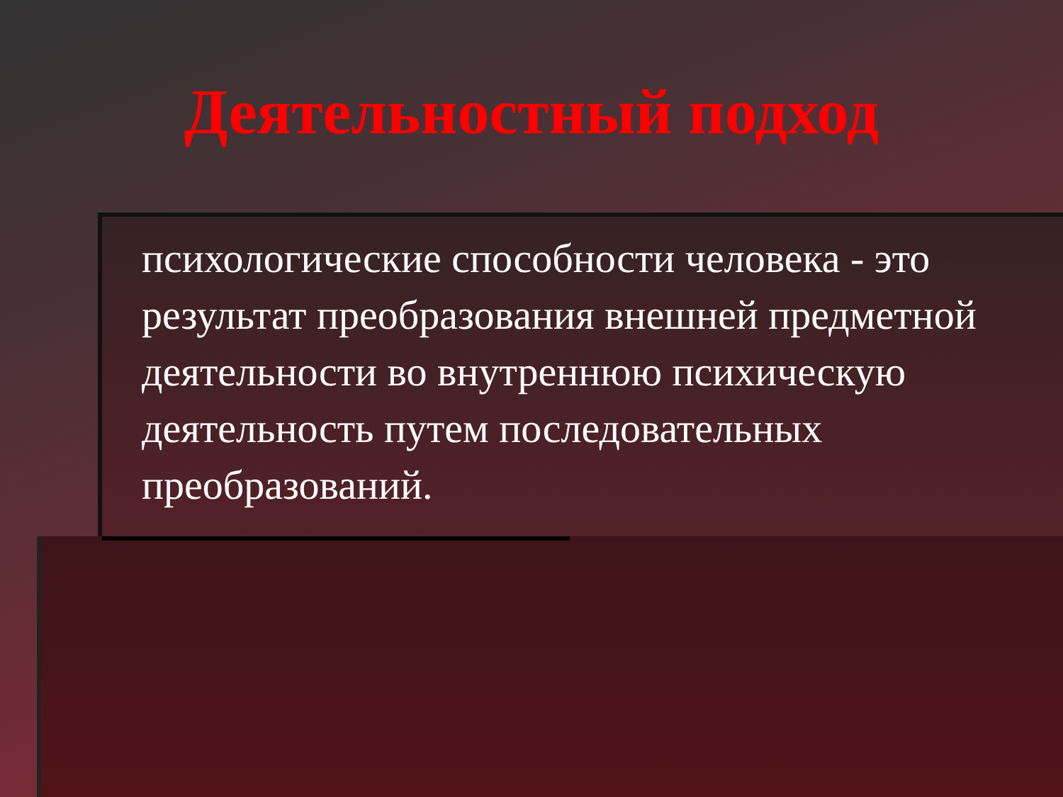Деятельностный подход
психологические способности человека - это результат преобразования внешней предметной деятельности во внутреннюю психическую деятельность путем последовательных преобразований.